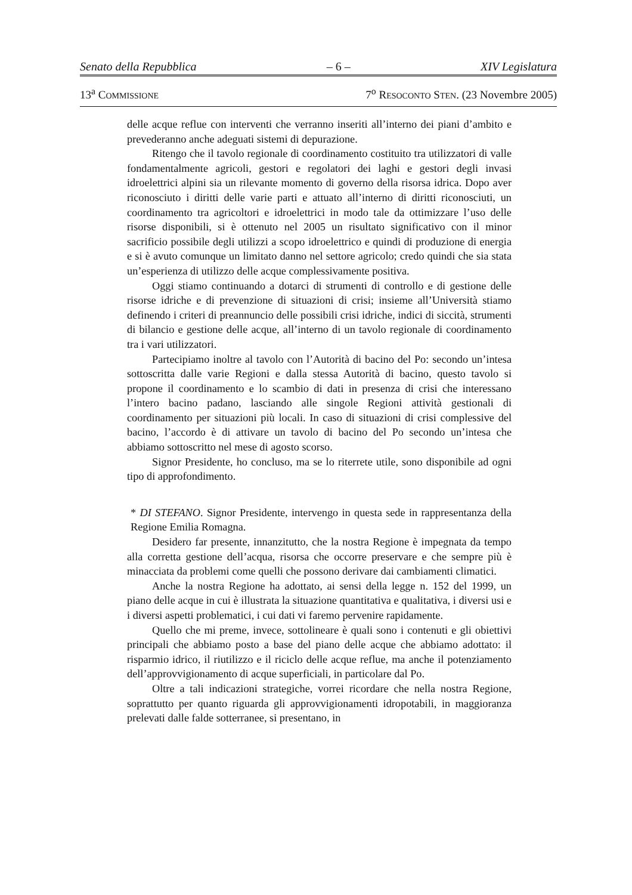Senato della Repubblica – 6 – XIV Legislatura
13<sup>a</sup> COMMISSIONE 7<sup>o</sup> RESOCONTO STEN. (23 Novembre 2005)
delle acque reflue con interventi che verranno inseriti all’interno dei piani d’ambito e prevederanno anche adeguati sistemi di depurazione.
Ritengo che il tavolo regionale di coordinamento costituito tra utilizzatori di valle fondamentalmente agricoli, gestori e regolatori dei laghi e gestori degli invasi idroelettrici alpini sia un rilevante momento di governo della risorsa idrica. Dopo aver riconosciuto i diritti delle varie parti e attuato all’interno di diritti riconosciuti, un coordinamento tra agricoltori e idroelettrici in modo tale da ottimizzare l’uso delle risorse disponibili, si è ottenuto nel 2005 un risultato significativo con il minor sacrificio possibile degli utilizzi a scopo idroelettrico e quindi di produzione di energia e si è avuto comunque un limitato danno nel settore agricolo; credo quindi che sia stata un’esperienza di utilizzo delle acque complessivamente positiva.
Oggi stiamo continuando a dotarci di strumenti di controllo e di gestione delle risorse idriche e di prevenzione di situazioni di crisi; insieme all’Università stiamo definendo i criteri di preannuncio delle possibili crisi idriche, indici di siccità, strumenti di bilancio e gestione delle acque, all’interno di un tavolo regionale di coordinamento tra i vari utilizzatori.
Partecipiamo inoltre al tavolo con l’Autorità di bacino del Po: secondo un’intesa sottoscritta dalle varie Regioni e dalla stessa Autorità di bacino, questo tavolo si propone il coordinamento e lo scambio di dati in presenza di crisi che interessano l’intero bacino padano, lasciando alle singole Regioni attività gestionali di coordinamento per situazioni più locali. In caso di situazioni di crisi complessive del bacino, l’accordo è di attivare un tavolo di bacino del Po secondo un’intesa che abbiamo sottoscritto nel mese di agosto scorso.
Signor Presidente, ho concluso, ma se lo riterrete utile, sono disponibile ad ogni tipo di approfondimento.
* DI STEFANO. Signor Presidente, intervengo in questa sede in rappresentanza della Regione Emilia Romagna.
Desidero far presente, innanzitutto, che la nostra Regione è impegnata da tempo alla corretta gestione dell’acqua, risorsa che occorre preservare e che sempre più è minacciata da problemi come quelli che possono derivare dai cambiamenti climatici.
Anche la nostra Regione ha adottato, ai sensi della legge n. 152 del 1999, un piano delle acque in cui è illustrata la situazione quantitativa e qualitativa, i diversi usi e i diversi aspetti problematici, i cui dati vi faremo pervenire rapidamente.
Quello che mi preme, invece, sottolineare è quali sono i contenuti e gli obiettivi principali che abbiamo posto a base del piano delle acque che abbiamo adottato: il risparmio idrico, il riutilizzo e il riciclo delle acque reflue, ma anche il potenziamento dell’approvvigionamento di acque superficiali, in particolare dal Po.
Oltre a tali indicazioni strategiche, vorrei ricordare che nella nostra Regione, soprattutto per quanto riguarda gli approvvigionamenti idropotabili, in maggioranza prelevati dalle falde sotterranee, si presentano, in